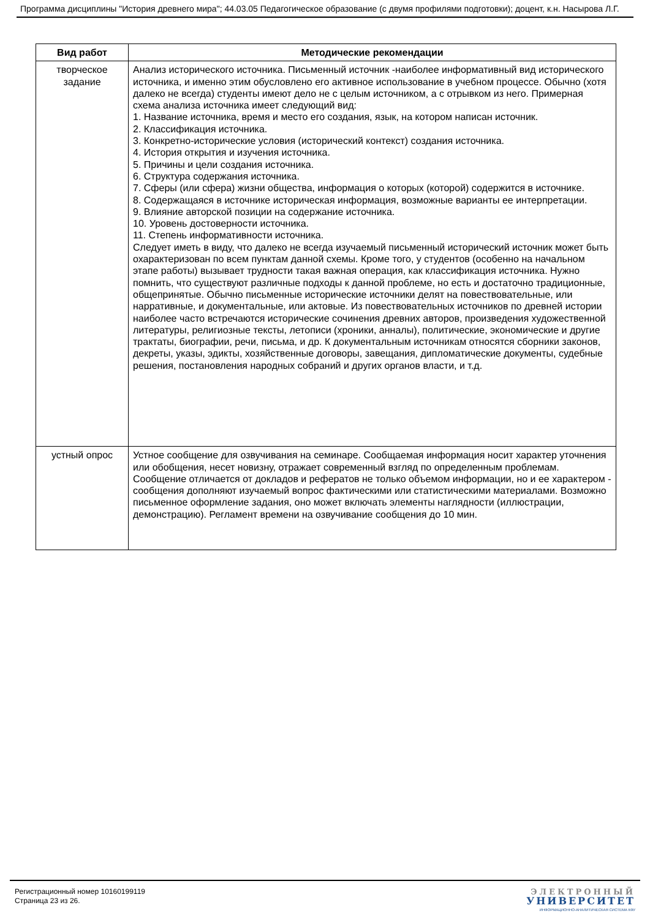Программа дисциплины "История древнего мира"; 44.03.05 Педагогическое образование (с двумя профилями подготовки); доцент, к.н. Насырова Л.Г.
| Вид работ | Методические рекомендации |
| --- | --- |
| творческое задание | Анализ исторического источника. Письменный источник -наиболее информативный вид исторического источника, и именно этим обусловлено его активное использование в учебном процессе. Обычно (хотя далеко не всегда) студенты имеют дело не с целым источником, а с отрывком из него. Примерная схема анализа источника имеет следующий вид: 1. Название источника, время и место его создания, язык, на котором написан источник. 2. Классификация источника. 3. Конкретно-исторические условия (исторический контекст) создания источника. 4. История открытия и изучения источника. 5. Причины и цели создания источника. 6. Структура содержания источника. 7. Сферы (или сфера) жизни общества, информация о которых (которой) содержится в источнике. 8. Содержащаяся в источнике историческая информация, возможные варианты ее интерпретации. 9. Влияние авторской позиции на содержание источника. 10. Уровень достоверности источника. 11. Степень информативности источника. Следует иметь в виду, что далеко не всегда изучаемый письменный исторический источник может быть охарактеризован по всем пунктам данной схемы. Кроме того, у студентов (особенно на начальном этапе работы) вызывает трудности такая важная операция, как классификация источника. Нужно помнить, что существуют различные подходы к данной проблеме, но есть и достаточно традиционные, общепринятые. Обычно письменные исторические источники делят на повествовательные, или нарративные, и документальные, или актовые. Из повествовательных источников по древней истории наиболее часто встречаются исторические сочинения древних авторов, произведения художественной литературы, религиозные тексты, летописи (хроники, анналы), политические, экономические и другие трактаты, биографии, речи, письма, и др. К документальным источникам относятся сборники законов, декреты, указы, эдикты, хозяйственные договоры, завещания, дипломатические документы, судебные решения, постановления народных собраний и других органов власти, и т.д. |
| устный опрос | Устное сообщение для озвучивания на семинаре. Сообщаемая информация носит характер уточнения или обобщения, несет новизну, отражает современный взгляд по определенным проблемам. Сообщение отличается от докладов и рефератов не только объемом информации, но и ее характером - сообщения дополняют изучаемый вопрос фактическими или статистическими материалами. Возможно письменное оформление задания, оно может включать элементы наглядности (иллюстрации, демонстрацию). Регламент времени на озвучивание сообщения до 10 мин. |
Регистрационный номер 10160199119
Страница 23 из 26.
ЭЛЕКТРОННЫЙ
УНИВЕРСИТЕТ
ИНФОРМАЦИОННО-АНАЛИТИЧЕСКАЯ СИСТЕМА КФУ